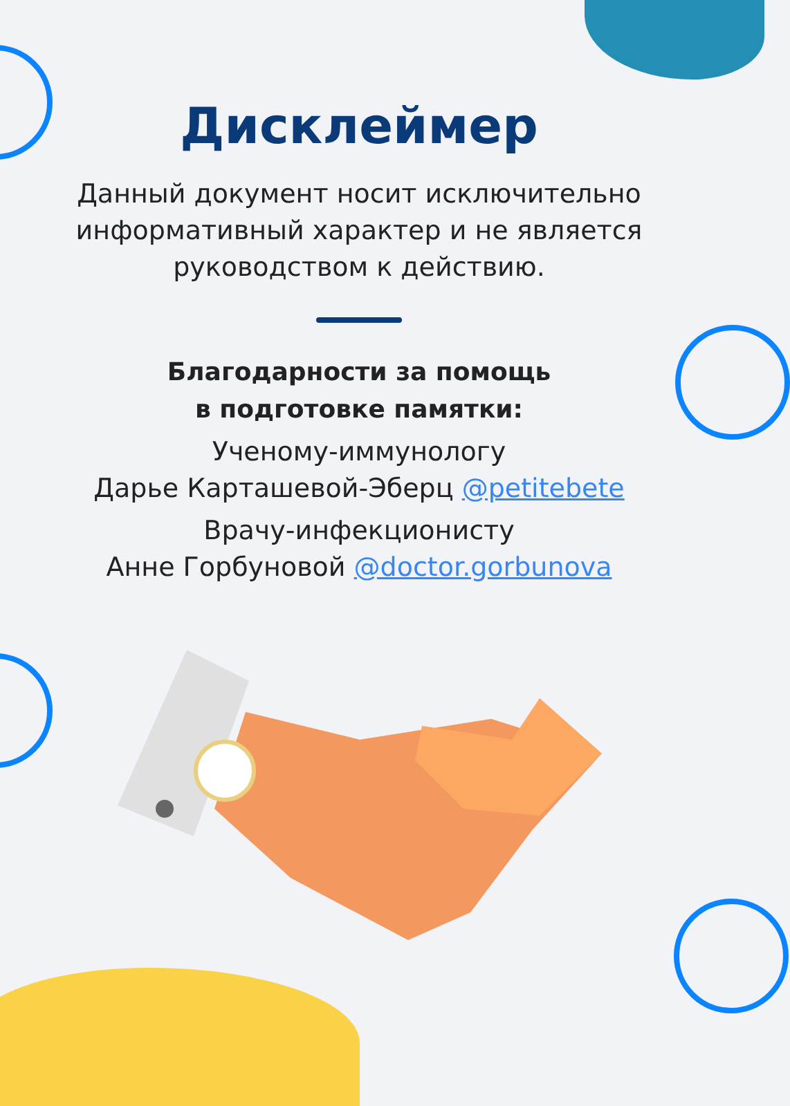Дисклеймер
Данный документ носит исключительно
информативный характер и не является
руководством к действию.
Благодарности за помощь
в подготовке памятки:
Ученому-иммунологу
Дарье Карташевой-Эберц @petitebete
Врачу-инфекционисту
Анне Горбуновой @doctor.gorbunova